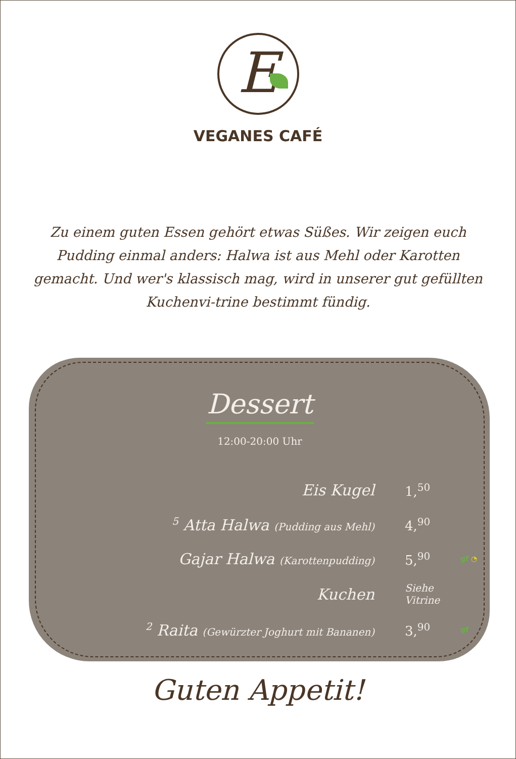E
VEGANES CAFÉ
Zu einem guten Essen gehört etwas Süßes. Wir zeigen euch Pudding einmal anders: Halwa ist aus Mehl oder Karotten gemacht. Und wer's klassisch mag, wird in unserer gut gefüllten Kuchenvi-trine bestimmt fündig.
Dessert
12:00-20:00 Uhr
| Eis Kugel | 1,<sup>50</sup> | |
| <sup>5</sup> Atta Halwa (Pudding aus Mehl) | 4,<sup>90</sup> | |
| Gajar Halwa (Karottenpudding) | 5,<sup>90</sup> | gf ◔ |
| Kuchen | Siehe Vitrine | |
| <sup>2</sup> Raita (Gewürzter Joghurt mit Bananen) | 3,<sup>90</sup> | gf |
Guten Appetit!